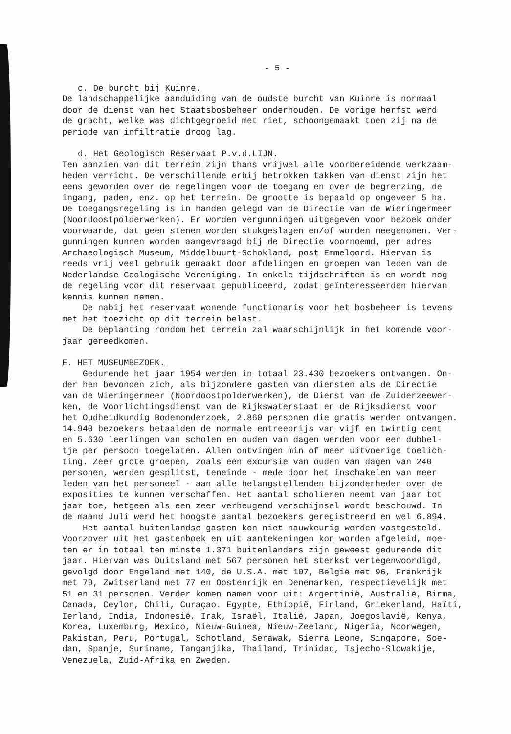- 5 -
c. De burcht bij Kuinre.
De landschappelijke aanduiding van de oudste burcht van Kuinre is normaal door de dienst van het Staatsbosbeheer onderhouden. De vorige herfst werd de gracht, welke was dichtgegroeid met riet, schoongemaakt toen zij na de periode van infiltratie droog lag.
d. Het Geologisch Reservaat P.v.d.LIJN.
Ten aanzien van dit terrein zijn thans vrijwel alle voorbereidende werkzaam- heden verricht. De verschillende erbij betrokken takken van dienst zijn het eens geworden over de regelingen voor de toegang en over de begrenzing, de ingang, paden, enz. op het terrein. De grootte is bepaald op ongeveer 5 ha. De toegangsregeling is in handen gelegd van de Directie van de Wieringermeer (Noordoostpolderwerken). Er worden vergunningen uitgegeven voor bezoek onder voorwaarde, dat geen stenen worden stukgeslagen en/of worden meegenomen. Ver- gunningen kunnen worden aangevraagd bij de Directie voornoemd, per adres Archaeologisch Museum, Middelbuurt-Schokland, post Emmeloord. Hiervan is reeds vrij veel gebruik gemaakt door afdelingen en groepen van leden van de Nederlandse Geologische Vereniging. In enkele tijdschriften is en wordt nog de regeling voor dit reservaat gepubliceerd, zodat geïnteresseerden hiervan kennis kunnen nemen. De nabij het reservaat wonende functionaris voor het bosbeheer is tevens met het toezicht op dit terrein belast. De beplanting rondom het terrein zal waarschijnlijk in het komende voor- jaar gereedkomen.
E. HET MUSEUMBEZOEK.
Gedurende het jaar 1954 werden in totaal 23.430 bezoekers ontvangen. On- der hen bevonden zich, als bijzondere gasten van diensten als de Directie van de Wieringermeer (Noordoostpolderwerken), de Dienst van de Zuiderzeewer- ken, de Voorlichtingsdienst van de Rijkswaterstaat en de Rijksdienst voor het Oudheidkundig Bodemonderzoek, 2.860 personen die gratis werden ontvangen. 14.940 bezoekers betaalden de normale entreeprijs van vijf en twintig cent en 5.630 leerlingen van scholen en ouden van dagen werden voor een dubbel- tje per persoon toegelaten. Allen ontvingen min of meer uitvoerige toelich- ting. Zeer grote groepen, zoals een excursie van ouden van dagen van 240 personen, werden gesplitst, teneinde - mede door het inschakelen van meer leden van het personeel - aan alle belangstellenden bijzonderheden over de exposities te kunnen verschaffen. Het aantal scholieren neemt van jaar tot jaar toe, hetgeen als een zeer verheugend verschijnsel wordt beschouwd. In de maand Juli werd het hoogste aantal bezoekers geregistreerd en wel 6.894. Het aantal buitenlandse gasten kon niet nauwkeurig worden vastgesteld. Voorzover uit het gastenboek en uit aantekeningen kon worden afgeleid, moe- ten er in totaal ten minste 1.371 buitenlanders zijn geweest gedurende dit jaar. Hiervan was Duitsland met 567 personen het sterkst vertegenwoordigd, gevolgd door Engeland met 140, de U.S.A. met 107, België met 96, Frankrijk met 79, Zwitserland met 77 en Oostenrijk en Denemarken, respectievelijk met 51 en 31 personen. Verder komen namen voor uit: Argentinië, Australië, Birma, Canada, Ceylon, Chili, Curaçao. Egypte, Ethiopië, Finland, Griekenland, Haïti, Ierland, India, Indonesië, Irak, Israël, Italië, Japan, Joegoslavië, Kenya, Korea, Luxemburg, Mexico, Nieuw-Guinea, Nieuw-Zeeland, Nigeria, Noorwegen, Pakistan, Peru, Portugal, Schotland, Serawak, Sierra Leone, Singapore, Soe- dan, Spanje, Suriname, Tanganjika, Thailand, Trinidad, Tsjecho-Slowakije, Venezuela, Zuid-Afrika en Zweden.